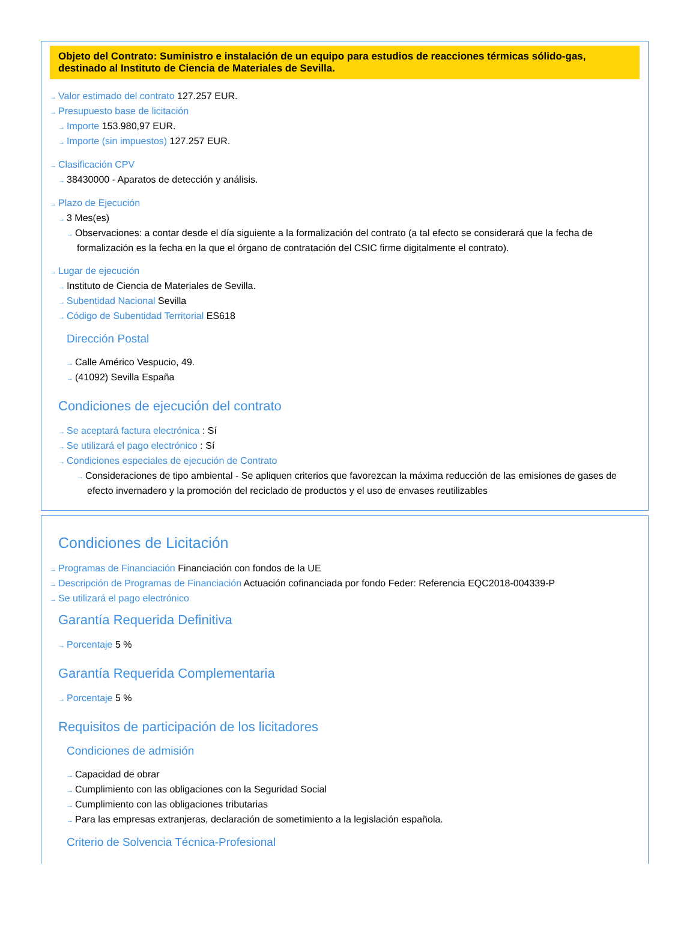Objeto del Contrato: Suministro e instalación de un equipo para estudios de reacciones térmicas sólido-gas, destinado al Instituto de Ciencia de Materiales de Sevilla.
→ Valor estimado del contrato 127.257 EUR.
→ Presupuesto base de licitación
→ Importe 153.980,97 EUR.
→ Importe (sin impuestos) 127.257 EUR.
→ Clasificación CPV
→ 38430000 - Aparatos de detección y análisis.
→ Plazo de Ejecución
→ 3 Mes(es)
→ Observaciones: a contar desde el día siguiente a la formalización del contrato (a tal efecto se considerará que la fecha de formalización es la fecha en la que el órgano de contratación del CSIC firme digitalmente el contrato).
→ Lugar de ejecución
→ Instituto de Ciencia de Materiales de Sevilla.
→ Subentidad Nacional Sevilla
→ Código de Subentidad Territorial ES618
Dirección Postal
→ Calle Américo Vespucio, 49.
→ (41092) Sevilla España
Condiciones de ejecución del contrato
→ Se aceptará factura electrónica : Sí
→ Se utilizará el pago electrónico : Sí
→ Condiciones especiales de ejecución de Contrato
→ Consideraciones de tipo ambiental - Se apliquen criterios que favorezcan la máxima reducción de las emisiones de gases de efecto invernadero y la promoción del reciclado de productos y el uso de envases reutilizables
Condiciones de Licitación
→ Programas de Financiación Financiación con fondos de la UE
→ Descripción de Programas de Financiación Actuación cofinanciada por fondo Feder: Referencia EQC2018-004339-P
→ Se utilizará el pago electrónico
Garantía Requerida Definitiva
→ Porcentaje 5 %
Garantía Requerida Complementaria
→ Porcentaje 5 %
Requisitos de participación de los licitadores
Condiciones de admisión
→ Capacidad de obrar
→ Cumplimiento con las obligaciones con la Seguridad Social
→ Cumplimiento con las obligaciones tributarias
→ Para las empresas extranjeras, declaración de sometimiento a la legislación española.
Criterio de Solvencia Técnica-Profesional